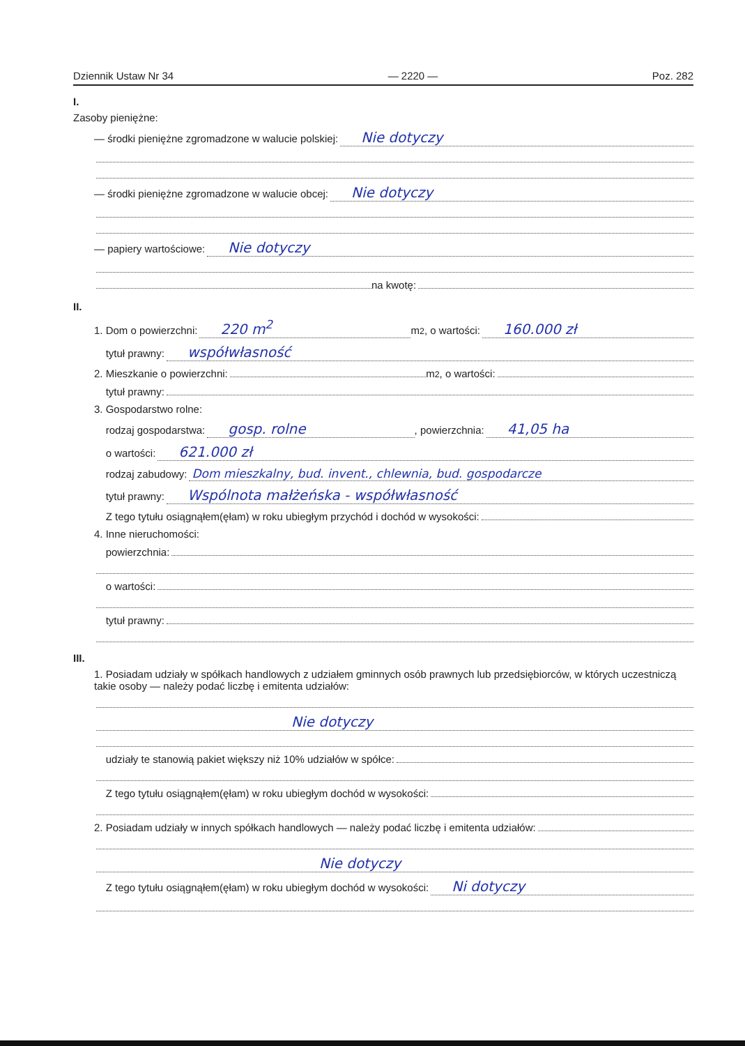Dziennik Ustaw Nr 34 — 2220 — Poz. 282
I.
Zasoby pieniężne:
— środki pieniężne zgromadzone w walucie polskiej: Nie dotyczy
— środki pieniężne zgromadzone w walucie obcej: Nie dotyczy
— papiery wartościowe: Nie dotyczy
na kwotę:
II.
1. Dom o powierzchni: 220 m<sup>2</sup> m<sup>2</sup>, o wartości: 160.000 zł
tytuł prawny: współwłasność
2. Mieszkanie o powierzchni: m<sup>2</sup>, o wartości:
tytuł prawny:
3. Gospodarstwo rolne:
rodzaj gospodarstwa: gosp. rolne, powierzchnia: 41,05 ha
o wartości: 621.000 zł
rodzaj zabudowy: Dom mieszkalny, bud. invent., chlewnia, bud. gospodarcze
tytuł prawny: Wspólnota małżeńska - współwłasność
Z tego tytułu osiągnąłem(ęłam) w roku ubiegłym przychód i dochód w wysokości:
4. Inne nieruchomości:
powierzchnia:
o wartości:
tytuł prawny:
III.
1. Posiadam udziały w spółkach handlowych z udziałem gminnych osób prawnych lub przedsiębiorców, w których uczestniczą takie osoby — należy podać liczbę i emitenta udziałów:
Nie dotyczy
udziały te stanowią pakiet większy niż 10% udziałów w spółce:
Z tego tytułu osiągnąłem(ęłam) w roku ubiegłym dochód w wysokości:
2. Posiadam udziały w innych spółkach handlowych — należy podać liczbę i emitenta udziałów:
Nie dotyczy
Z tego tytułu osiągnąłem(ęłam) w roku ubiegłym dochód w wysokości: Ni dotyczy